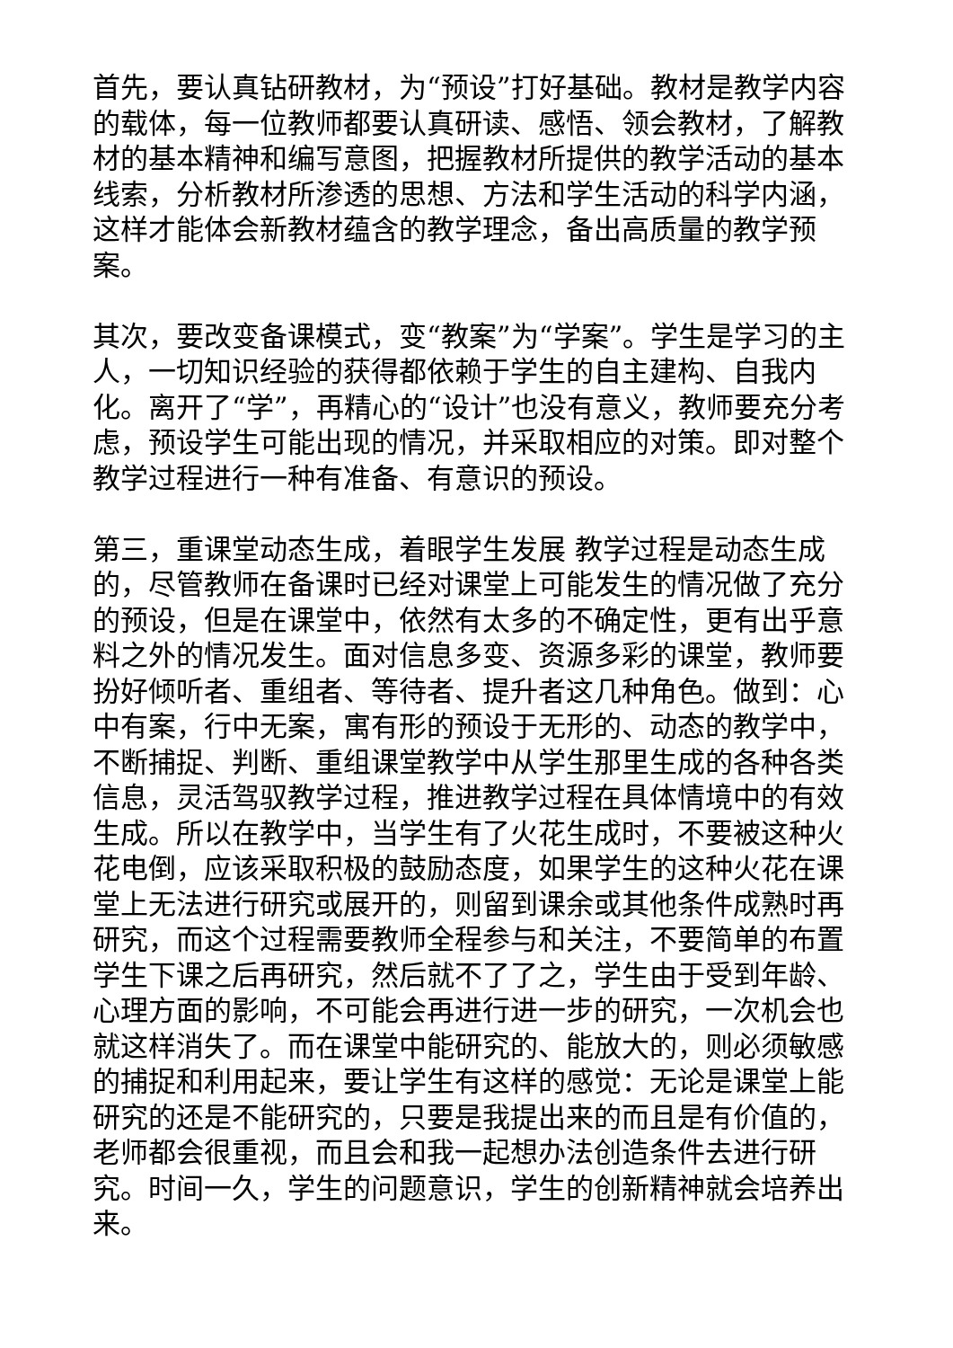首先，要认真钻研教材，为“预设”打好基础。教材是教学内容的载体，每一位教师都要认真研读、感悟、领会教材，了解教材的基本精神和编写意图，把握教材所提供的教学活动的基本线索，分析教材所渗透的思想、方法和学生活动的科学内涵，这样才能体会新教材蕴含的教学理念，备出高质量的教学预案。
其次，要改变备课模式，变“教案”为“学案”。学生是学习的主人，一切知识经验的获得都依赖于学生的自主建构、自我内化。离开了“学”，再精心的“设计”也没有意义，教师要充分考虑，预设学生可能出现的情况，并采取相应的对策。即对整个教学过程进行一种有准备、有意识的预设。
第三，重课堂动态生成，着眼学生发展 教学过程是动态生成的，尽管教师在备课时已经对课堂上可能发生的情况做了充分的预设，但是在课堂中，依然有太多的不确定性，更有出乎意料之外的情况发生。面对信息多变、资源多彩的课堂，教师要扮好倾听者、重组者、等待者、提升者这几种角色。做到：心中有案，行中无案，寓有形的预设于无形的、动态的教学中，不断捕捉、判断、重组课堂教学中从学生那里生成的各种各类信息，灵活驾驭教学过程，推进教学过程在具体情境中的有效生成。所以在教学中，当学生有了火花生成时，不要被这种火花电倒，应该采取积极的鼓励态度，如果学生的这种火花在课堂上无法进行研究或展开的，则留到课余或其他条件成熟时再研究，而这个过程需要教师全程参与和关注，不要简单的布置学生下课之后再研究，然后就不了了之，学生由于受到年龄、心理方面的影响，不可能会再进行进一步的研究，一次机会也就这样消失了。而在课堂中能研究的、能放大的，则必须敏感的捕捉和利用起来，要让学生有这样的感觉：无论是课堂上能研究的还是不能研究的，只要是我提出来的而且是有价值的，老师都会很重视，而且会和我一起想办法创造条件去进行研究。时间一久，学生的问题意识，学生的创新精神就会培养出来。